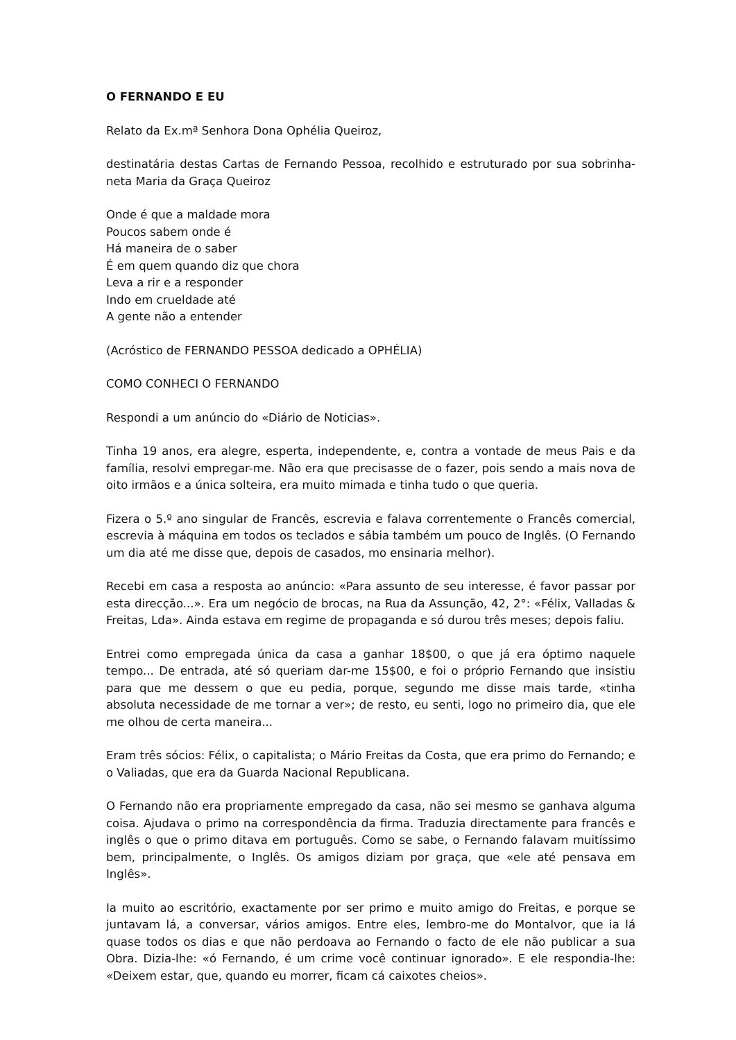O FERNANDO E EU
Relato da Ex.mª Senhora Dona Ophélia Queiroz,
destinatária destas Cartas de Fernando Pessoa, recolhido e estruturado por sua sobrinha-neta Maria da Graça Queiroz
Onde é que a maldade mora
Poucos sabem onde é
Há maneira de o saber
É em quem quando diz que chora
Leva a rir e a responder
Indo em crueldade até
A gente não a entender
(Acróstico de FERNANDO PESSOA dedicado a OPHÉLIA)
COMO CONHECI O FERNANDO
Respondi a um anúncio do «Diário de Noticias».
Tinha 19 anos, era alegre, esperta, independente, e, contra a vontade de meus Pais e da família, resolvi empregar-me. Não era que precisasse de o fazer, pois sendo a mais nova de oito irmãos e a única solteira, era muito mimada e tinha tudo o que queria.
Fizera o 5.º ano singular de Francês, escrevia e falava correntemente o Francês comercial, escrevia à máquina em todos os teclados e sábia também um pouco de Inglês. (O Fernando um dia até me disse que, depois de casados, mo ensinaria melhor).
Recebi em casa a resposta ao anúncio: «Para assunto de seu interesse, é favor passar por esta direcção...». Era um negócio de brocas, na Rua da Assunção, 42, 2°: «Félix, Valladas & Freitas, Lda». Ainda estava em regime de propaganda e só durou três meses; depois faliu.
Entrei como empregada única da casa a ganhar 18$00, o que já era óptimo naquele tempo... De entrada, até só queriam dar-me 15$00, e foi o próprio Fernando que insistiu para que me dessem o que eu pedia, porque, segundo me disse mais tarde, «tinha absoluta necessidade de me tornar a ver»; de resto, eu senti, logo no primeiro dia, que ele me olhou de certa maneira...
Eram três sócios: Félix, o capitalista; o Mário Freitas da Costa, que era primo do Fernando; e o Valiadas, que era da Guarda Nacional Republicana.
O Fernando não era propriamente empregado da casa, não sei mesmo se ganhava alguma coisa. Ajudava o primo na correspondência da firma. Traduzia directamente para francês e inglês o que o primo ditava em português. Como se sabe, o Fernando falavam muitíssimo bem, principalmente, o Inglês. Os amigos diziam por graça, que «ele até pensava em Inglês».
Ia muito ao escritório, exactamente por ser primo e muito amigo do Freitas, e porque se juntavam lá, a conversar, vários amigos. Entre eles, lembro-me do Montalvor, que ia lá quase todos os dias e que não perdoava ao Fernando o facto de ele não publicar a sua Obra. Dizia-lhe: «ó Fernando, é um crime você continuar ignorado». E ele respondia-lhe: «Deixem estar, que, quando eu morrer, ficam cá caixotes cheios».